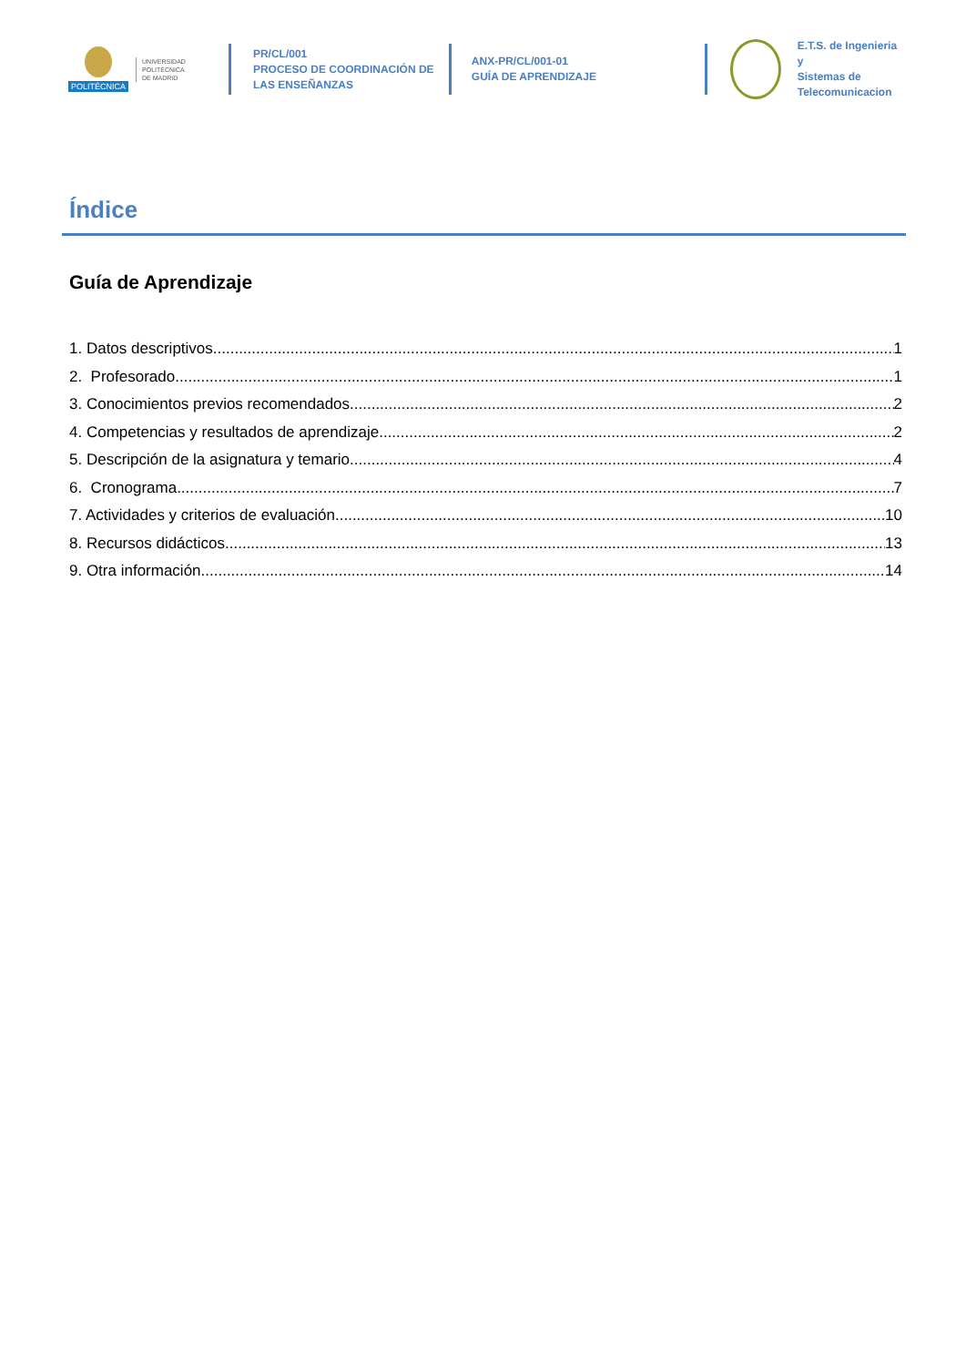POLITÉCNICA
UNIVERSIDAD
POLITÉCNICA
DE MADRID
PR/CL/001
PROCESO DE COORDINACIÓN DE
LAS ENSEÑANZAS
ANX-PR/CL/001-01
GUÍA DE APRENDIZAJE
E.T.S. de Ingenieria y
Sistemas de
Telecomunicacion
Índice
Guía de Aprendizaje
1. Datos descriptivos 1
2. Profesorado 1
3. Conocimientos previos recomendados 2
4. Competencias y resultados de aprendizaje 2
5. Descripción de la asignatura y temario 4
6. Cronograma 7
7. Actividades y criterios de evaluación 10
8. Recursos didácticos 13
9. Otra información 14